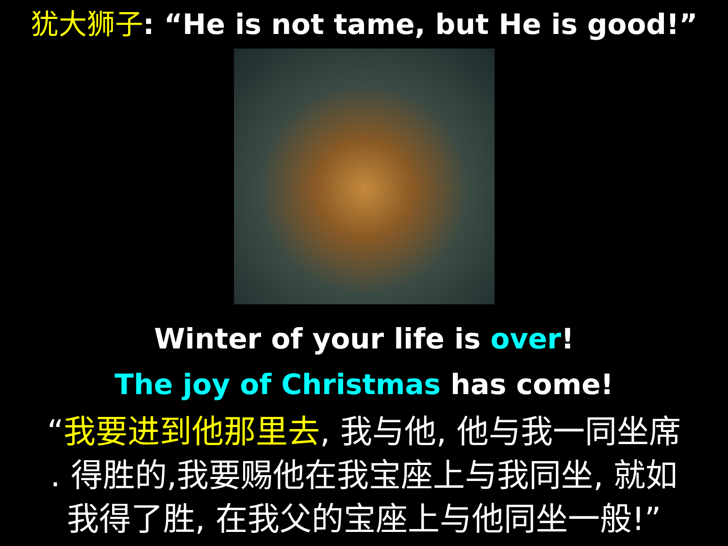犹大狮子: “He is not tame, but He is good!”
Winter of your life is over!
The joy of Christmas has come!
“我要进到他那里去, 我与他, 他与我一同坐席
. 得胜的,我要赐他在我宝座上与我同坐, 就如
我得了胜, 在我父的宝座上与他同坐一般!”